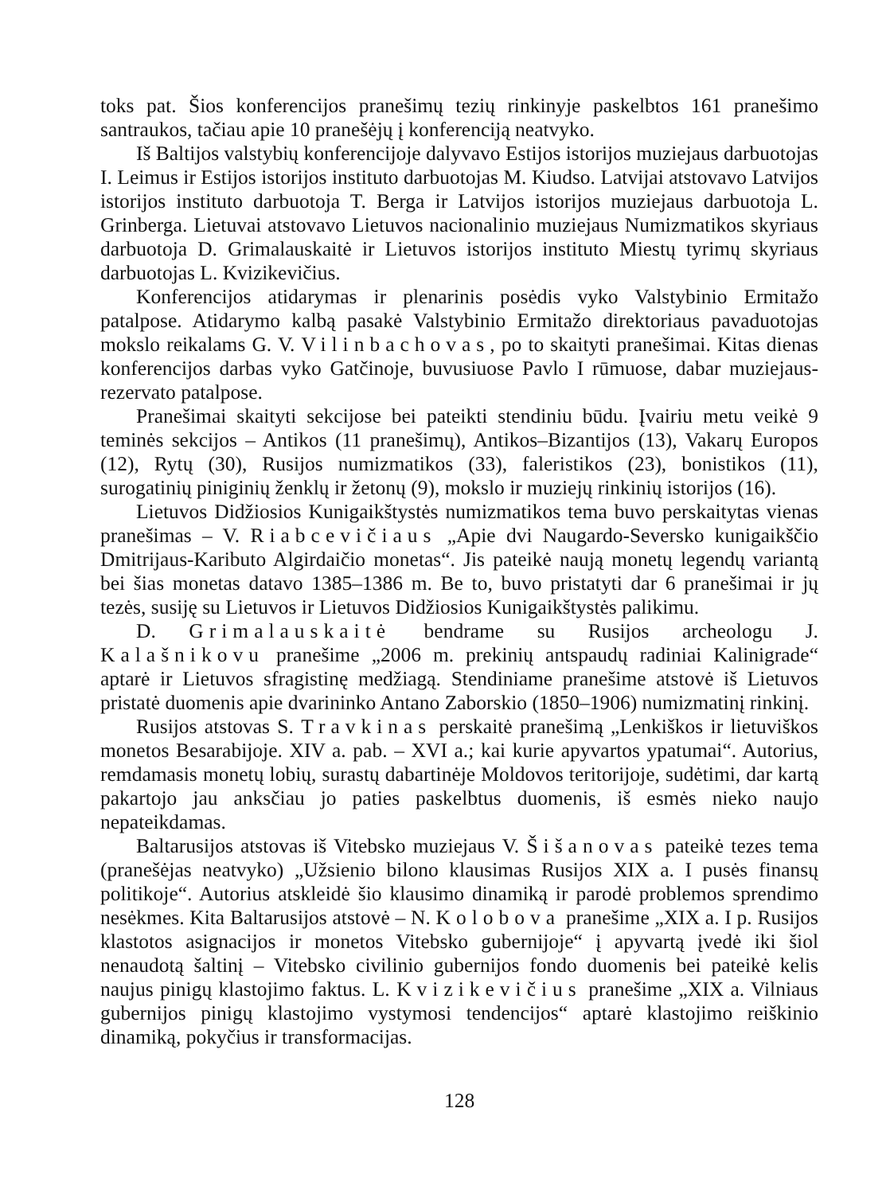toks pat. Šios konferencijos pranešimų tezių rinkinyje paskelbtos 161 pranešimo santraukos, tačiau apie 10 pranešėjų į konferenciją neatvyko.
Iš Baltijos valstybių konferencijoje dalyvavo Estijos istorijos muziejaus darbuotojas I. Leimus ir Estijos istorijos instituto darbuotojas M. Kiudso. Latvijai atstovavo Latvijos istorijos instituto darbuotoja T. Berga ir Latvijos istorijos muziejaus darbuotoja L. Grinberga. Lietuvai atstovavo Lietuvos nacionalinio muziejaus Numizmatikos skyriaus darbuotoja D. Grimalauskaitė ir Lietuvos istorijos instituto Miestų tyrimų skyriaus darbuotojas L. Kvizikevičius.
Konferencijos atidarymas ir plenarinis posėdis vyko Valstybinio Ermitažo patalpose. Atidarymo kalbą pasakė Valstybinio Ermitažo direktoriaus pavaduotojas mokslo reikalams G. V. Vilinbachovas, po to skaityti pranešimai. Kitas dienas konferencijos darbas vyko Gatčinoje, buvusiuose Pavlo I rūmuose, dabar muziejaus-rezervato patalpose.
Pranešimai skaityti sekcijose bei pateikti stendiniu būdu. Įvairiu metu veikė 9 teminės sekcijos – Antikos (11 pranešimų), Antikos–Bizantijos (13), Vakarų Europos (12), Rytų (30), Rusijos numizmatikos (33), faleristikos (23), bonistikos (11), surogatinių piniginių ženklų ir žetonų (9), mokslo ir muziejų rinkinių istorijos (16).
Lietuvos Didžiosios Kunigaikštystės numizmatikos tema buvo perskaitytas vienas pranešimas – V. Riabcevičiaus „Apie dvi Naugardo-Seversko kunigaikščio Dmitrijaus-Kaributo Algirdaičio monetas“. Jis pateikė naują monetų legendų variantą bei šias monetas datavo 1385–1386 m. Be to, buvo pristatyti dar 6 pranešimai ir jų tezės, susiję su Lietuvos ir Lietuvos Didžiosios Kunigaikštystės palikimu.
D. Grimalauskaitė bendrame su Rusijos archeologu J. Kalašnikovu pranešime „2006 m. prekinių antspaudų radiniai Kalinigrade“ aptarė ir Lietuvos sfragistinę medžiagą. Stendiniame pranešime atstovė iš Lietuvos pristatė duomenis apie dvarininko Antano Zaborskio (1850–1906) numizmatinį rinkinį.
Rusijos atstovas S. Travkinas perskaitė pranešimą „Lenkiškos ir lietuviškos monetos Besarabijoje. XIV a. pab. – XVI a.; kai kurie apyvartos ypatumai“. Autorius, remdamasis monetų lobių, surastų dabartinėje Moldovos teritorijoje, sudėtimi, dar kartą pakartojo jau anksčiau jo paties paskelbtus duomenis, iš esmės nieko naujo nepateikdamas.
Baltarusijos atstovas iš Vitebsko muziejaus V. Šišanovas pateikė tezes tema (pranešėjas neatvyko) „Užsienio bilono klausimas Rusijos XIX a. I pusės finansų politikoje“. Autorius atskleidė šio klausimo dinamiką ir parodė problemos sprendimo nesėkmes. Kita Baltarusijos atstovė – N. Kolobova pranešime „XIX a. I p. Rusijos klastotos asignacijos ir monetos Vitebsko gubernijoje“ į apyvartą įvedė iki šiol nenaudotą šaltinį – Vitebsko civilinio gubernijos fondo duomenis bei pateikė kelis naujus pinigų klastojimo faktus. L. Kvizikevičius pranešime „XIX a. Vilniaus gubernijos pinigų klastojimo vystymosi tendencijos“ aptarė klastojimo reiškinio dinamiką, pokyčius ir transformacijas.
128